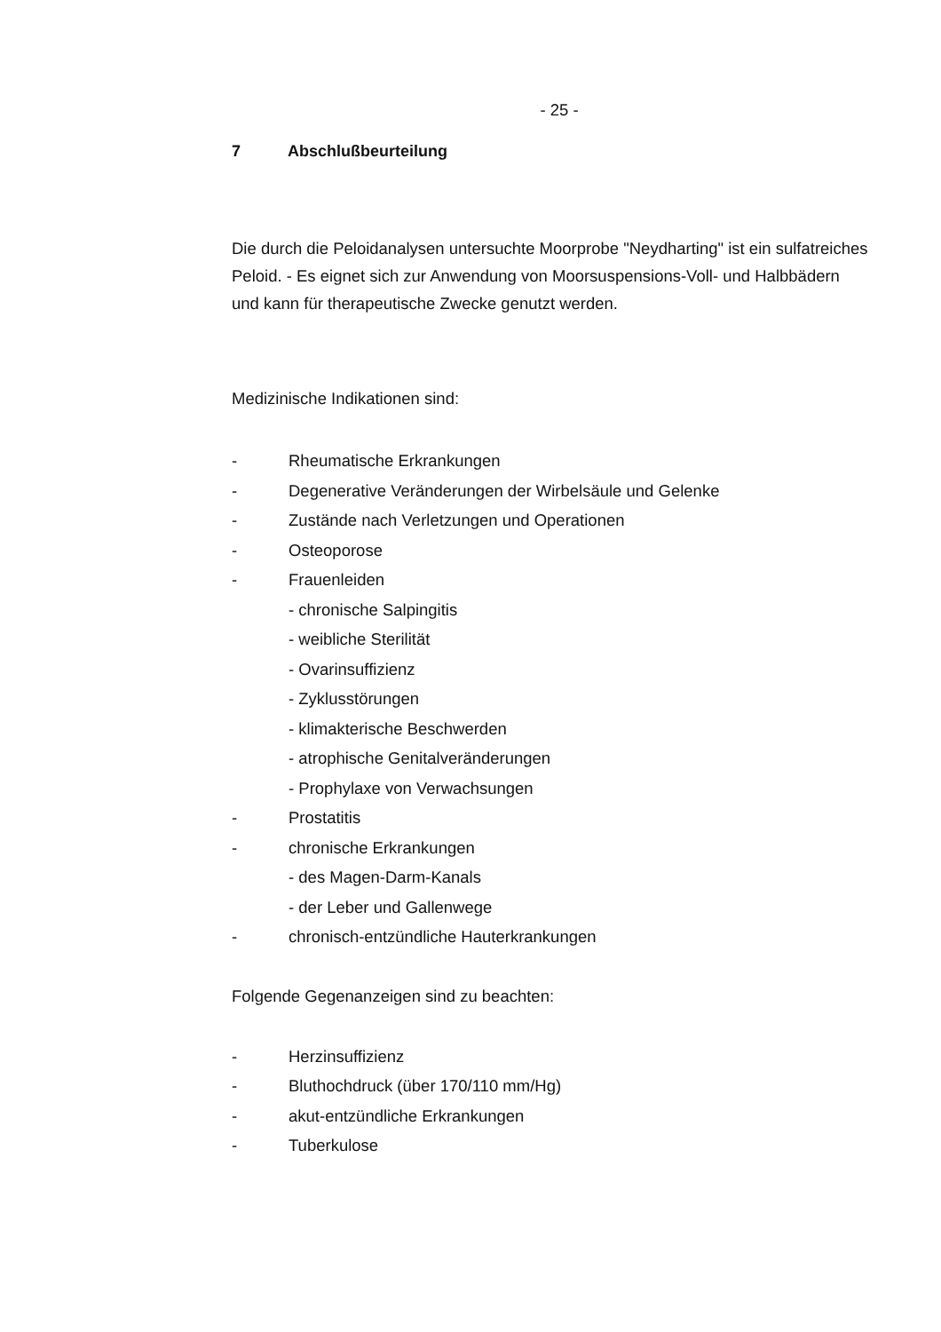- 25 -
7 Abschlußbeurteilung
Die durch die Peloidanalysen untersuchte Moorprobe "Neydharting" ist ein sulfatreiches Peloid. - Es eignet sich zur Anwendung von Moorsuspensions-Voll- und Halbbädern und kann für therapeutische Zwecke genutzt werden.
Medizinische Indikationen sind:
- Rheumatische Erkrankungen
- Degenerative Veränderungen der Wirbelsäule und Gelenke
- Zustände nach Verletzungen und Operationen
- Osteoporose
- Frauenleiden
- chronische Salpingitis
- weibliche Sterilität
- Ovarinsuffizienz
- Zyklusstörungen
- klimakterische Beschwerden
- atrophische Genitalveränderungen
- Prophylaxe von Verwachsungen
- Prostatitis
- chronische Erkrankungen
- des Magen-Darm-Kanals
- der Leber und Gallenwege
- chronisch-entzündliche Hauterkrankungen
Folgende Gegenanzeigen sind zu beachten:
- Herzinsuffizienz
- Bluthochdruck (über 170/110 mm/Hg)
- akut-entzündliche Erkrankungen
- Tuberkulose